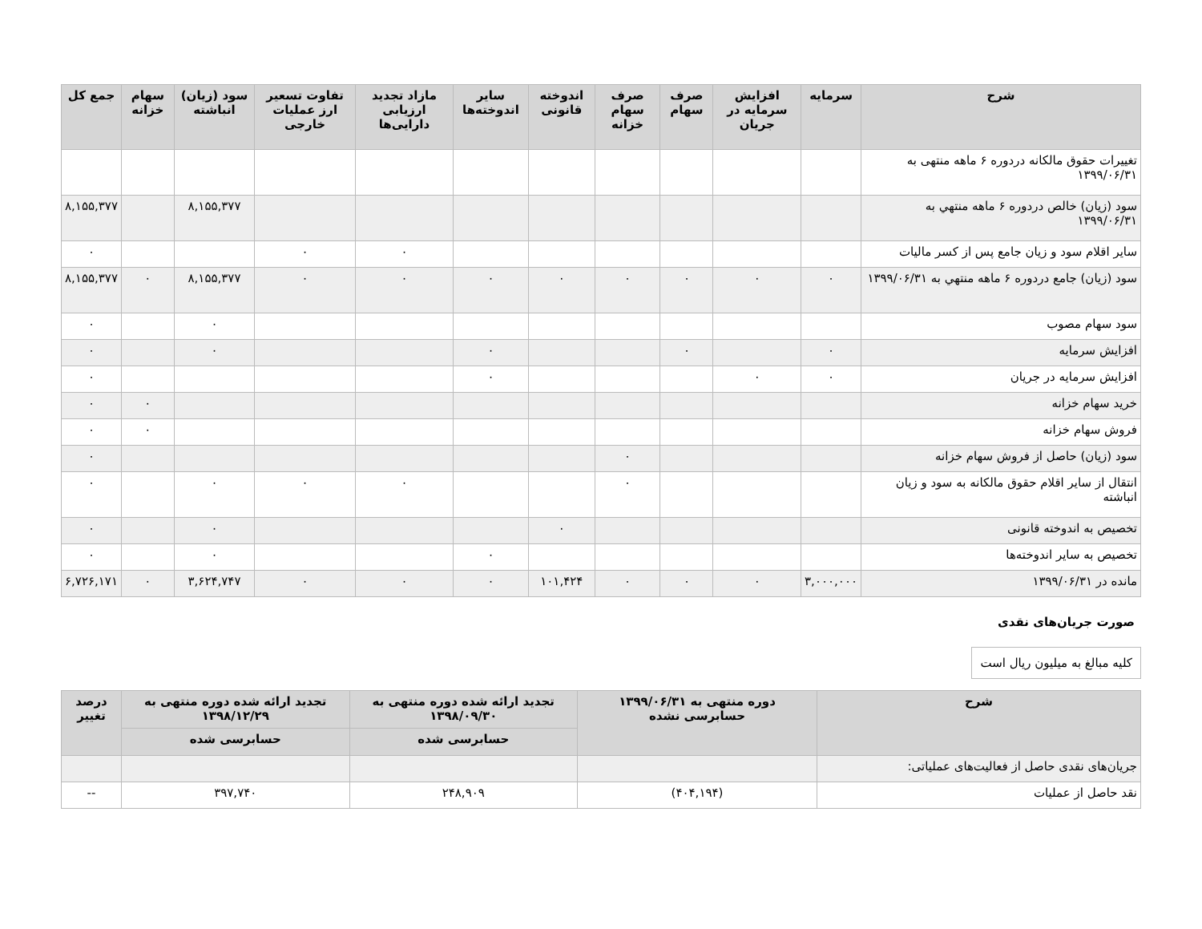| شرح | سرمایه | افزایش سرمایه در جریان | صرف سهام | صرف سهام خزانه | اندوخته قانونی | سایر اندوخته‌ها | مازاد تجدید ارزیابی دارایی‌ها | تفاوت تسعیر ارز عملیات خارجی | سود (زیان) انباشته | سهام خزانه | جمع کل |
| --- | --- | --- | --- | --- | --- | --- | --- | --- | --- | --- | --- |
| تغییرات حقوق مالکانه دردوره ۶ ماهه منتهی به ۱۳۹۹/۰۶/۳۱ | | | | | | | | | | | |
| سود (زیان) خالص دردوره ۶ ماهه منتهي به ۱۳۹۹/۰۶/۳۱ | | | | | | | | | ۸,۱۵۵,۳۷۷ | | ۸,۱۵۵,۳۷۷ |
| سایر اقلام سود و زیان جامع پس از کسر مالیات | | | | | | | ۰ | ۰ | | | ۰ |
| سود (زیان) جامع دردوره ۶ ماهه منتهي به ۱۳۹۹/۰۶/۳۱ | ۰ | ۰ | ۰ | ۰ | ۰ | ۰ | ۰ | ۰ | ۸,۱۵۵,۳۷۷ | ۰ | ۸,۱۵۵,۳۷۷ |
| سود سهام مصوب | | | | | | | | | ۰ | | ۰ |
| افزایش سرمایه | ۰ | | ۰ | | | ۰ | | | ۰ | | ۰ |
| افزایش سرمایه در جریان | ۰ | ۰ | | | | ۰ | | | | | ۰ |
| خرید سهام خزانه | | | | | | | | | | ۰ | ۰ |
| فروش سهام خزانه | | | | | | | | | | ۰ | ۰ |
| سود (زیان) حاصل از فروش سهام خزانه | | | | ۰ | | | | | | | ۰ |
| انتقال از سایر اقلام حقوق مالکانه به سود و زیان انباشته | | | | ۰ | | | ۰ | ۰ | ۰ | | ۰ |
| تخصیص به اندوخته قانونی | | | | | ۰ | | | | ۰ | | ۰ |
| تخصیص به سایر اندوخته‌ها | | | | | | ۰ | | | ۰ | | ۰ |
| مانده در ۱۳۹۹/۰۶/۳۱ | ۳,۰۰۰,۰۰۰ | ۰ | ۰ | ۰ | ۱۰۱,۴۲۴ | ۰ | ۰ | ۰ | ۳,۶۲۴,۷۴۷ | ۰ | ۶,۷۲۶,۱۷۱ |
صورت جریان‌های نقدی
کلیه مبالغ به میلیون ریال است
| شرح | دوره منتهی به ۱۳۹۹/۰۶/۳۱ حسابرسی نشده | تجدید ارائه شده دوره منتهی به ۱۳۹۸/۰۹/۳۰ | تجدید ارائه شده دوره منتهی به ۱۳۹۸/۱۲/۲۹ | درصد تغییر |
| --- | --- | --- | --- | --- |
| | | حسابرسی شده | حسابرسی شده | |
| جریان‌های نقدی حاصل از فعالیت‌های عملیاتی: | | | | |
| نقد حاصل از عملیات | (۴۰۴,۱۹۴) | ۲۴۸,۹۰۹ | ۳۹۷,۷۴۰ | -- |